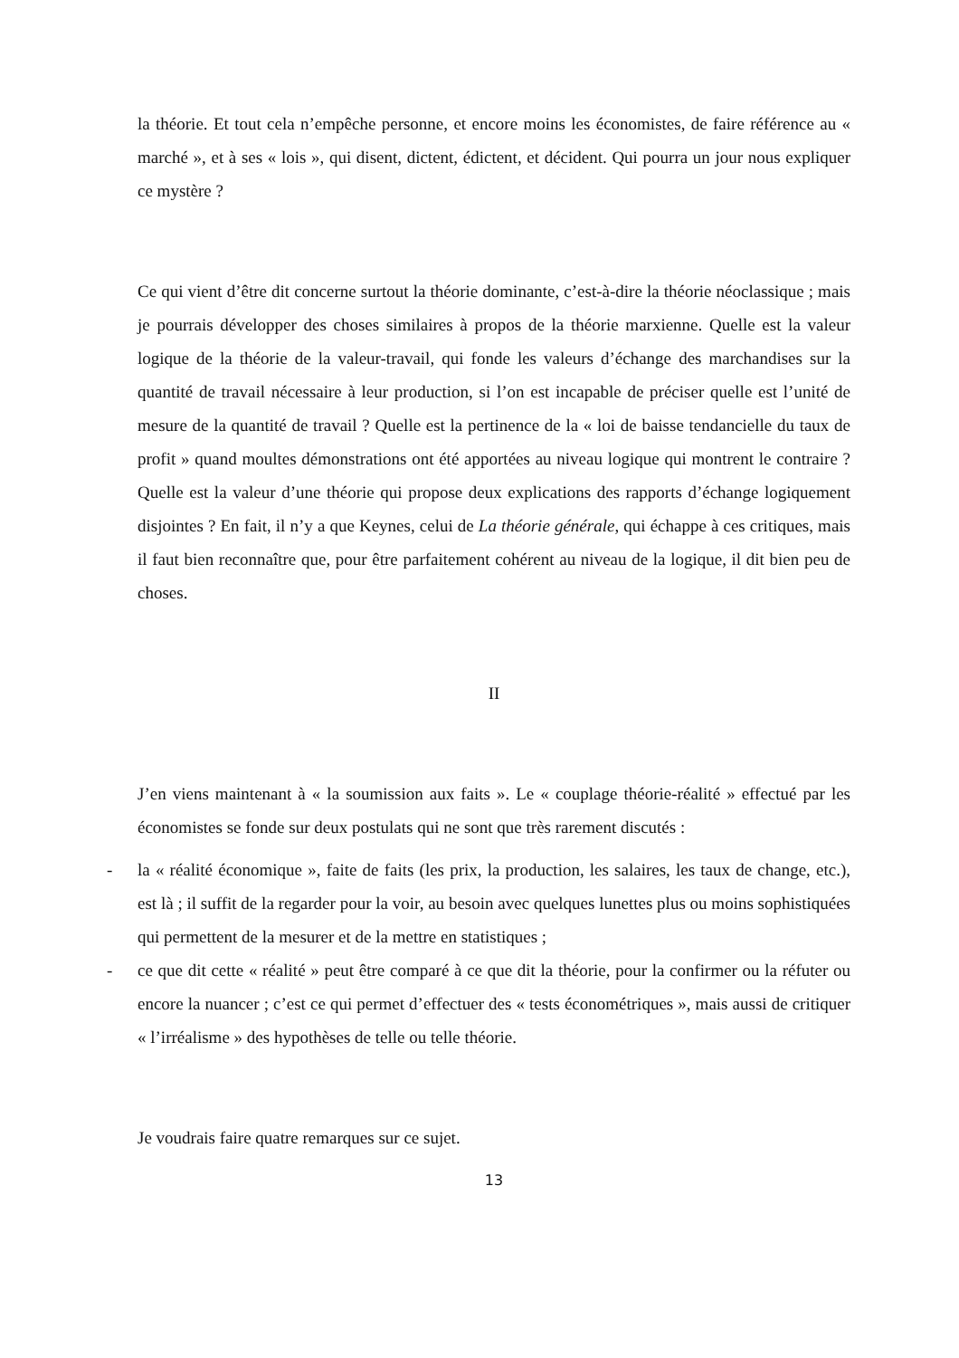la théorie. Et tout cela n’empêche personne, et encore moins les économistes, de faire référence au « marché », et à ses « lois », qui disent, dictent, édictent, et décident. Qui pourra un jour nous expliquer ce mystère ?
Ce qui vient d’être dit concerne surtout la théorie dominante, c’est-à-dire la théorie néoclassique ; mais je pourrais développer des choses similaires à propos de la théorie marxienne. Quelle est la valeur logique de la théorie de la valeur-travail, qui fonde les valeurs d’échange des marchandises sur la quantité de travail nécessaire à leur production, si l’on est incapable de préciser quelle est l’unité de mesure de la quantité de travail ? Quelle est la pertinence de la « loi de baisse tendancielle du taux de profit » quand moultes démonstrations ont été apportées au niveau logique qui montrent le contraire ? Quelle est la valeur d’une théorie qui propose deux explications des rapports d’échange logiquement disjointes ? En fait, il n’y a que Keynes, celui de La théorie générale, qui échappe à ces critiques, mais il faut bien reconnaître que, pour être parfaitement cohérent au niveau de la logique, il dit bien peu de choses.
II
J’en viens maintenant à « la soumission aux faits ». Le « couplage théorie-réalité » effectué par les économistes se fonde sur deux postulats qui ne sont que très rarement discutés :
- la « réalité économique », faite de faits (les prix, la production, les salaires, les taux de change, etc.), est là ; il suffit de la regarder pour la voir, au besoin avec quelques lunettes plus ou moins sophistiquées qui permettent de la mesurer et de la mettre en statistiques ;
- ce que dit cette « réalité » peut être comparé à ce que dit la théorie, pour la confirmer ou la réfuter ou encore la nuancer ; c’est ce qui permet d’effectuer des « tests économétriques », mais aussi de critiquer « l’irréalisme » des hypothèses de telle ou telle théorie.
Je voudrais faire quatre remarques sur ce sujet.
13